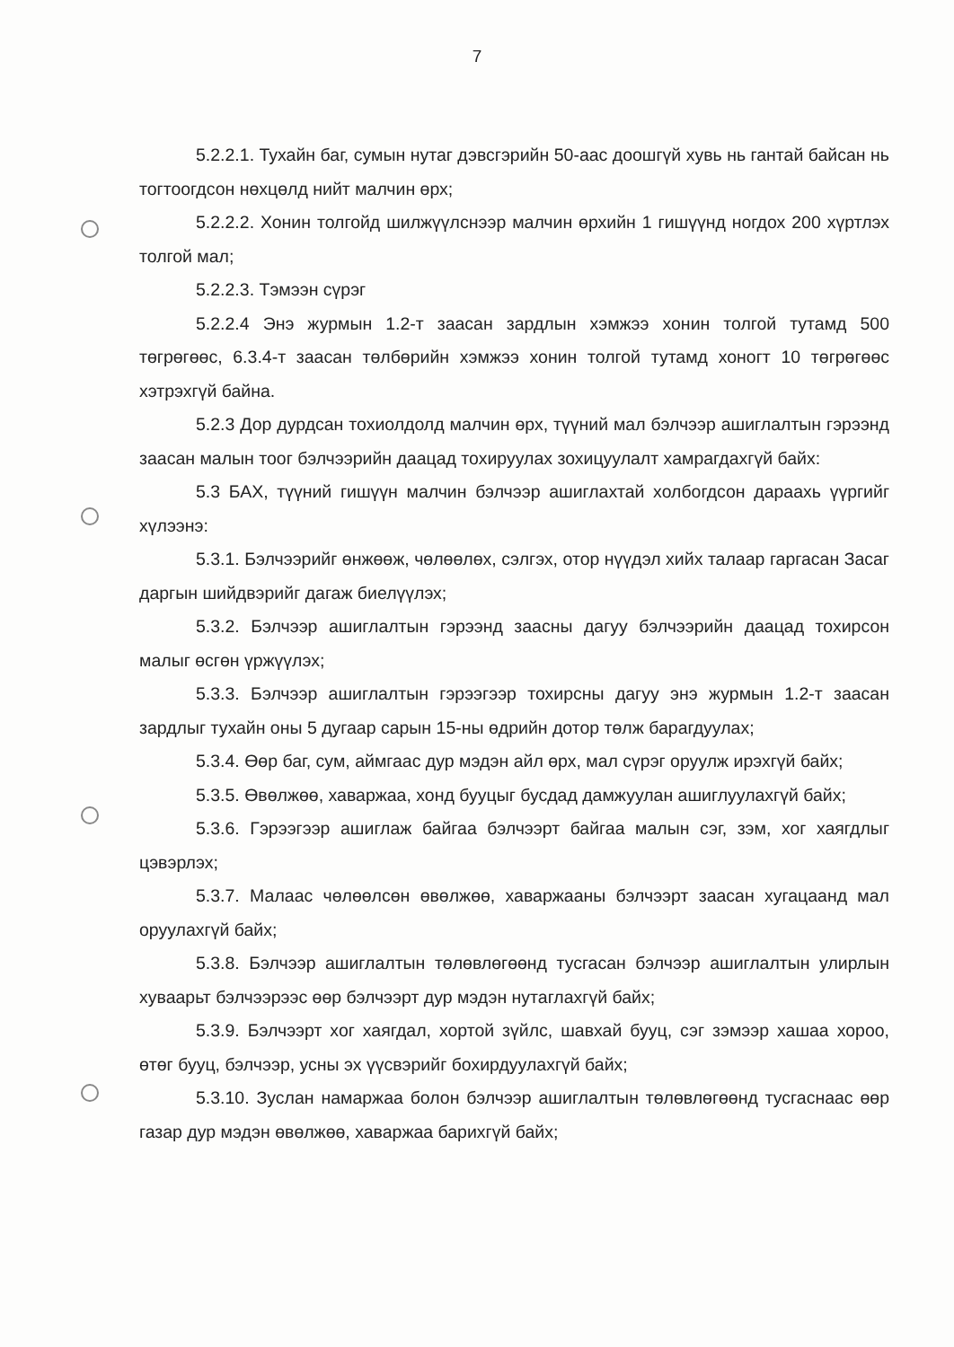7
5.2.2.1. Тухайн баг, сумын нутаг дэвсгэрийн 50-аас доошгүй хувь нь гантай байсан нь тогтоогдсон нөхцөлд нийт малчин өрх;
5.2.2.2. Хонин толгойд шилжүүлснээр малчин өрхийн 1 гишүүнд ногдох 200 хүртлэх толгой мал;
5.2.2.3. Тэмээн сүрэг
5.2.2.4 Энэ журмын 1.2-т заасан зардлын хэмжээ хонин толгой тутамд 500 төгрөгөөс, 6.3.4-т заасан төлбөрийн хэмжээ хонин толгой тутамд хоногт 10 төгрөгөөс хэтрэхгүй байна.
5.2.3 Дор дурдсан тохиолдолд малчин өрх, түүний мал бэлчээр ашиглалтын гэрээнд заасан малын тоог бэлчээрийн даацад тохируулах зохицуулалт хамрагдахгүй байх:
5.3 БАХ, түүний гишүүн малчин бэлчээр ашиглахтай холбогдсон дараахь үүргийг хүлээнэ:
5.3.1. Бэлчээрийг өнжөөж, чөлөөлөх, сэлгэх, отор нүүдэл хийх талаар гаргасан Засаг даргын шийдвэрийг дагаж биелүүлэх;
5.3.2. Бэлчээр ашиглалтын гэрээнд заасны дагуу бэлчээрийн даацад тохирсон малыг өсгөн үржүүлэх;
5.3.3. Бэлчээр ашиглалтын гэрээгээр тохирсны дагуу энэ журмын 1.2-т заасан зардлыг тухайн оны 5 дугаар сарын 15-ны өдрийн дотор төлж барагдуулах;
5.3.4. Өөр баг, сум, аймгаас дур мэдэн айл өрх, мал сүрэг оруулж ирэхгүй байх;
5.3.5. Өвөлжөө, хаваржаа, хонд бууцыг бусдад дамжуулан ашиглуулахгүй байх;
5.3.6. Гэрээгээр ашиглаж байгаа бэлчээрт байгаа малын сэг, зэм, хог хаягдлыг цэвэрлэх;
5.3.7. Малаас чөлөөлсөн өвөлжөө, хаваржааны бэлчээрт заасан хугацаанд мал оруулахгүй байх;
5.3.8. Бэлчээр ашиглалтын төлөвлөгөөнд тусгасан бэлчээр ашиглалтын улирлын хуваарьт бэлчээрээс өөр бэлчээрт дур мэдэн нутаглахгүй байх;
5.3.9. Бэлчээрт хог хаягдал, хортой зүйлс, шавхай бууц, сэг зэмээр хашаа хороо, өтөг бууц, бэлчээр, усны эх үүсвэрийг бохирдуулахгүй байх;
5.3.10. Зуслан намаржаа болон бэлчээр ашиглалтын төлөвлөгөөнд тусгаснаас өөр газар дур мэдэн өвөлжөө, хаваржаа барихгүй байх;